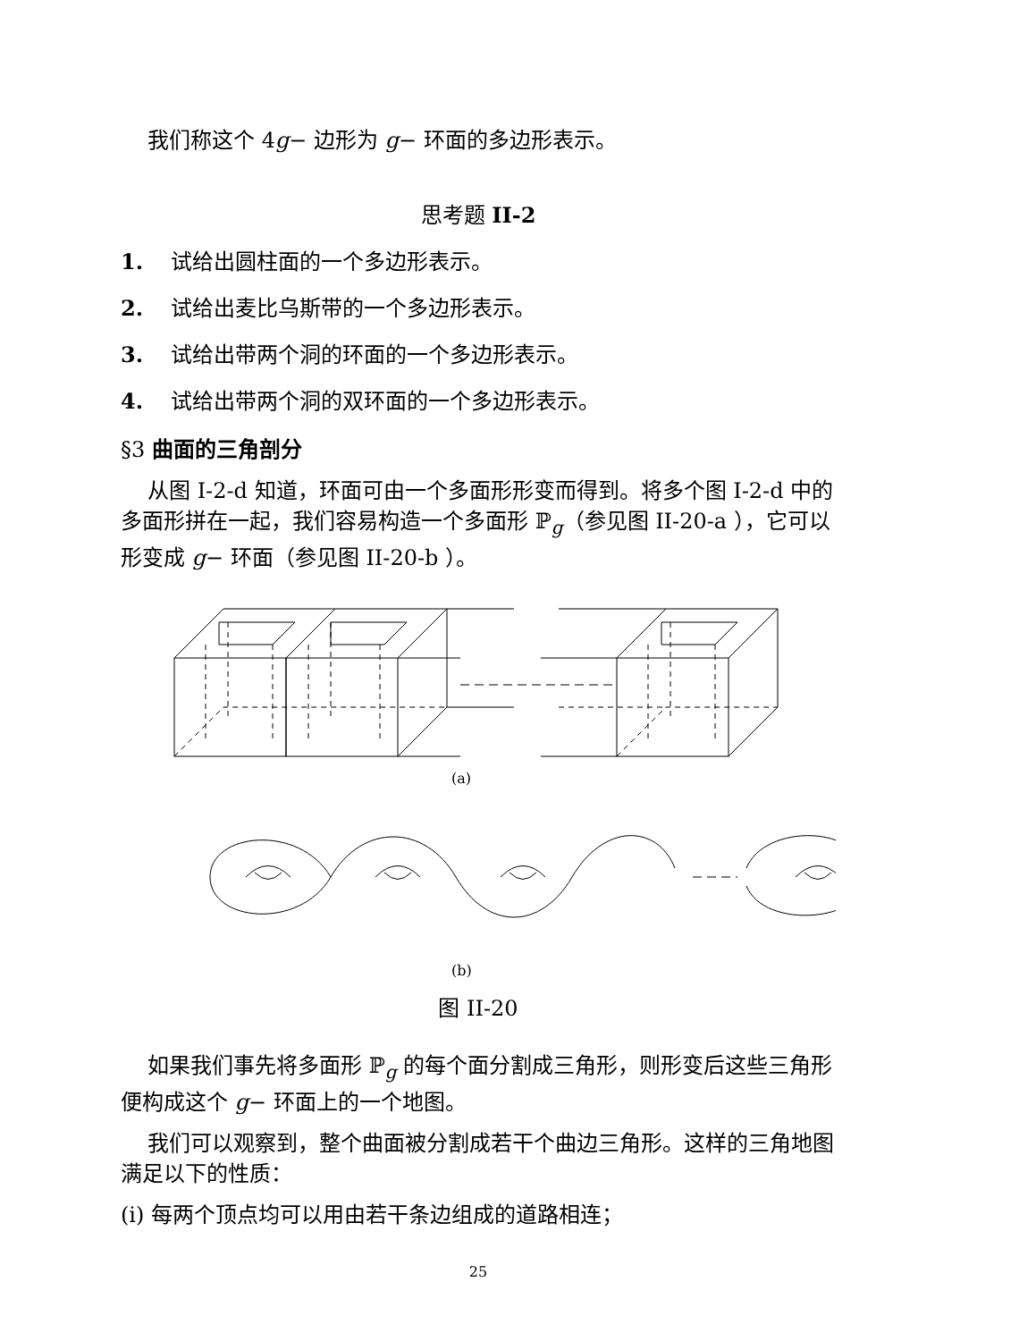我们称这个 4g− 边形为 g− 环面的多边形表示。
思考题 II-2
1. 试给出圆柱面的一个多边形表示。
2. 试给出麦比乌斯带的一个多边形表示。
3. 试给出带两个洞的环面的一个多边形表示。
4. 试给出带两个洞的双环面的一个多边形表示。
§3 曲面的三角剖分
从图 I-2-d 知道，环面可由一个多面形形变而得到。将多个图 I-2-d 中的多面形拼在一起，我们容易构造一个多面形 ℙ<sub>g</sub>（参见图 II-20-a ），它可以形变成 g− 环面（参见图 II-20-b ）。
(a)
(b)
图 II-20
如果我们事先将多面形 ℙ<sub>g</sub> 的每个面分割成三角形，则形变后这些三角形便构成这个 g− 环面上的一个地图。
我们可以观察到，整个曲面被分割成若干个曲边三角形。这样的三角地图满足以下的性质：
(i) 每两个顶点均可以用由若干条边组成的道路相连；
25